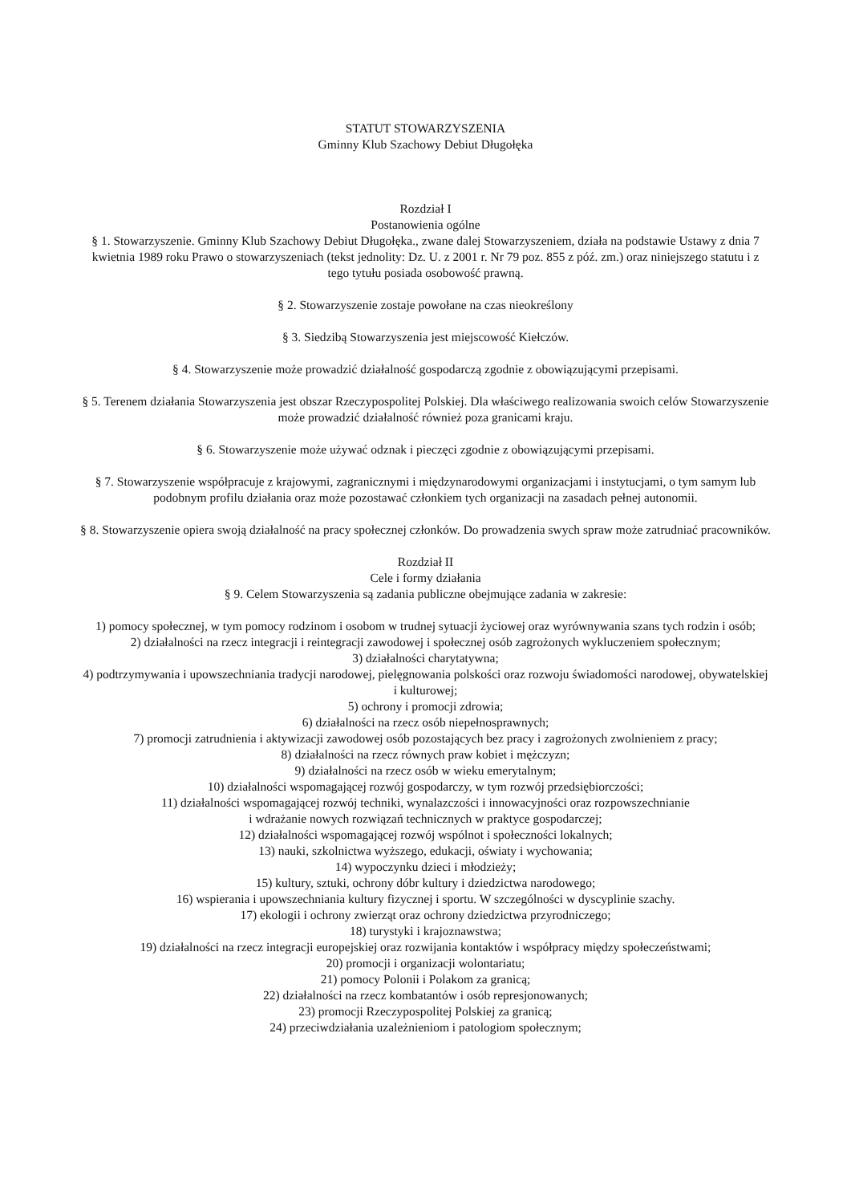STATUT STOWARZYSZENIA
Gminny Klub Szachowy Debiut Długołęka
Rozdział I
Postanowienia ogólne
§ 1. Stowarzyszenie. Gminny Klub Szachowy Debiut Długołęka., zwane dalej Stowarzyszeniem, działa na podstawie Ustawy z dnia 7 kwietnia 1989 roku Prawo o stowarzyszeniach (tekst jednolity: Dz. U. z 2001 r. Nr 79 poz. 855 z póź. zm.) oraz niniejszego statutu i z tego tytułu posiada osobowość prawną.
§ 2. Stowarzyszenie zostaje powołane na czas nieokreślony
§ 3. Siedzibą Stowarzyszenia jest miejscowość Kiełczów.
§ 4. Stowarzyszenie może prowadzić działalność gospodarczą zgodnie z obowiązującymi przepisami.
§ 5. Terenem działania Stowarzyszenia jest obszar Rzeczypospolitej Polskiej. Dla właściwego realizowania swoich celów Stowarzyszenie może prowadzić działalność również poza granicami kraju.
§ 6. Stowarzyszenie może używać odznak i pieczęci zgodnie z obowiązującymi przepisami.
§ 7. Stowarzyszenie współpracuje z krajowymi, zagranicznymi i międzynarodowymi organizacjami i instytucjami, o tym samym lub podobnym profilu działania oraz może pozostawać członkiem tych organizacji na zasadach pełnej autonomii.
§ 8. Stowarzyszenie opiera swoją działalność na pracy społecznej członków. Do prowadzenia swych spraw może zatrudniać pracowników.
Rozdział II
Cele i formy działania
§ 9. Celem Stowarzyszenia są zadania publiczne obejmujące zadania w zakresie:
1) pomocy społecznej, w tym pomocy rodzinom i osobom w trudnej sytuacji życiowej oraz wyrównywania szans tych rodzin i osób;
2) działalności na rzecz integracji i reintegracji zawodowej i społecznej osób zagrożonych wykluczeniem społecznym;
3) działalności charytatywna;
4) podtrzymywania i upowszechniania tradycji narodowej, pielęgnowania polskości oraz rozwoju świadomości narodowej, obywatelskiej i kulturowej;
5) ochrony i promocji zdrowia;
6) działalności na rzecz osób niepełnosprawnych;
7) promocji zatrudnienia i aktywizacji zawodowej osób pozostających bez pracy i zagrożonych zwolnieniem z pracy;
8) działalności na rzecz równych praw kobiet i mężczyzn;
9) działalności na rzecz osób w wieku emerytalnym;
10) działalności wspomagającej rozwój gospodarczy, w tym rozwój przedsiębiorczości;
11) działalności wspomagającej rozwój techniki, wynalazczości i innowacyjności oraz rozpowszechnianie
i wdrażanie nowych rozwiązań technicznych w praktyce gospodarczej;
12) działalności wspomagającej rozwój wspólnot i społeczności lokalnych;
13) nauki, szkolnictwa wyższego, edukacji, oświaty i wychowania;
14) wypoczynku dzieci i młodzieży;
15) kultury, sztuki, ochrony dóbr kultury i dziedzictwa narodowego;
16) wspierania i upowszechniania kultury fizycznej i sportu. W szczególności w dyscyplinie szachy.
17) ekologii i ochrony zwierząt oraz ochrony dziedzictwa przyrodniczego;
18) turystyki i krajoznawstwa;
19) działalności na rzecz integracji europejskiej oraz rozwijania kontaktów i współpracy między społeczeństwami;
20) promocji i organizacji wolontariatu;
21) pomocy Polonii i Polakom za granicą;
22) działalności na rzecz kombatantów i osób represjonowanych;
23) promocji Rzeczypospolitej Polskiej za granicą;
24) przeciwdziałania uzależnieniom i patologiom społecznym;